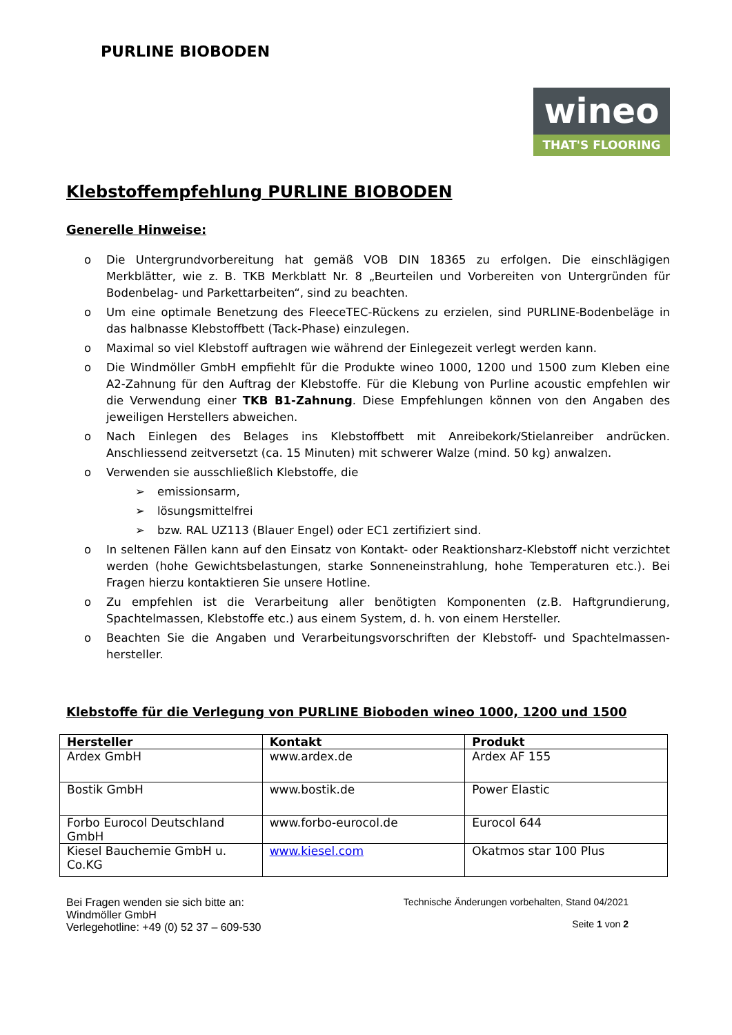PURLINE BIOBODEN
wineo
THAT'S FLOORING
Klebstoffempfehlung PURLINE BIOBODEN
Generelle Hinweise:
o Die Untergrundvorbereitung hat gemäß VOB DIN 18365 zu erfolgen. Die einschlägigen Merkblätter, wie z. B. TKB Merkblatt Nr. 8 „Beurteilen und Vorbereiten von Untergründen für Bodenbelag- und Parkettarbeiten“, sind zu beachten.
o Um eine optimale Benetzung des FleeceTEC-Rückens zu erzielen, sind PURLINE-Bodenbeläge in das halbnasse Klebstoffbett (Tack-Phase) einzulegen.
o Maximal so viel Klebstoff auftragen wie während der Einlegezeit verlegt werden kann.
o Die Windmöller GmbH empfiehlt für die Produkte wineo 1000, 1200 und 1500 zum Kleben eine A2-Zahnung für den Auftrag der Klebstoffe. Für die Klebung von Purline acoustic empfehlen wir die Verwendung einer TKB B1-Zahnung. Diese Empfehlungen können von den Angaben des jeweiligen Herstellers abweichen.
o Nach Einlegen des Belages ins Klebstoffbett mit Anreibekork/Stielanreiber andrücken. Anschliessend zeitversetzt (ca. 15 Minuten) mit schwerer Walze (mind. 50 kg) anwalzen.
o Verwenden sie ausschließlich Klebstoffe, die
➢ emissionsarm,
➢ lösungsmittelfrei
➢ bzw. RAL UZ113 (Blauer Engel) oder EC1 zertifiziert sind.
o In seltenen Fällen kann auf den Einsatz von Kontakt- oder Reaktionsharz-Klebstoff nicht verzichtet werden (hohe Gewichtsbelastungen, starke Sonneneinstrahlung, hohe Temperaturen etc.). Bei Fragen hierzu kontaktieren Sie unsere Hotline.
o Zu empfehlen ist die Verarbeitung aller benötigten Komponenten (z.B. Haftgrundierung, Spachtelmassen, Klebstoffe etc.) aus einem System, d. h. von einem Hersteller.
o Beachten Sie die Angaben und Verarbeitungsvorschriften der Klebstoff- und Spachtelmassen-hersteller.
Klebstoffe für die Verlegung von PURLINE Bioboden wineo 1000, 1200 und 1500
| Hersteller | Kontakt | Produkt |
| --- | --- | --- |
| Ardex GmbH | www.ardex.de | Ardex AF 155 |
| Bostik GmbH | www.bostik.de | Power Elastic |
| Forbo Eurocol Deutschland GmbH | www.forbo-eurocol.de | Eurocol 644 |
| Kiesel Bauchemie GmbH u. Co.KG | www.kiesel.com | Okatmos star 100 Plus |
Bei Fragen wenden sie sich bitte an:
Windmöller GmbH
Verlegehotline: +49 (0) 52 37 – 609-530
Technische Änderungen vorbehalten, Stand 04/2021
Seite 1 von 2